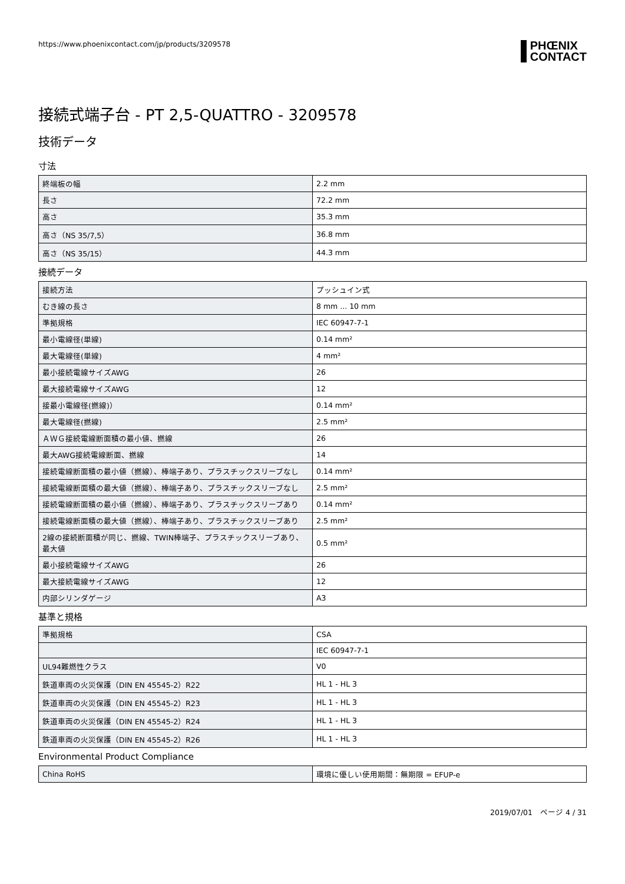https://www.phoenixcontact.com/jp/products/3209578
PHŒNIX
CONTACT
接続式端子台 - PT 2,5-QUATTRO - 3209578
技術データ
寸法
| 終端板の幅 | 2.2 mm |
| 長さ | 72.2 mm |
| 高さ | 35.3 mm |
| 高さ（NS 35/7,5） | 36.8 mm |
| 高さ（NS 35/15） | 44.3 mm |
接続データ
| 接続方法 | プッシュイン式 |
| むき線の長さ | 8 mm ... 10 mm |
| 準拠規格 | IEC 60947-7-1 |
| 最小電線径(単線) | 0.14 mm² |
| 最大電線径(単線) | 4 mm² |
| 最小接続電線サイズAWG | 26 |
| 最大接続電線サイズAWG | 12 |
| 接最小電線径(撚線)） | 0.14 mm² |
| 最大電線径(撚線) | 2.5 mm² |
| ＡＷＧ接続電線断面積の最小値、撚線 | 26 |
| 最大AWG接続電線断面、撚線 | 14 |
| 接続電線断面積の最小値（撚線）、棒端子あり、プラスチックスリーブなし | 0.14 mm² |
| 接続電線断面積の最大値（撚線）、棒端子あり、プラスチックスリーブなし | 2.5 mm² |
| 接続電線断面積の最小値（撚線）、棒端子あり、プラスチックスリーブあり | 0.14 mm² |
| 接続電線断面積の最大値（撚線）、棒端子あり、プラスチックスリーブあり | 2.5 mm² |
| 2線の接続断面積が同じ、撚線、TWIN棒端子、プラスチックスリーブあり、最大値 | 0.5 mm² |
| 最小接続電線サイズAWG | 26 |
| 最大接続電線サイズAWG | 12 |
| 内部シリンダゲージ | A3 |
基準と規格
| 準拠規格 | CSA |
| | IEC 60947-7-1 |
| UL94難燃性クラス | V0 |
| 鉄道車両の火災保護（DIN EN 45545-2）R22 | HL 1 - HL 3 |
| 鉄道車両の火災保護（DIN EN 45545-2）R23 | HL 1 - HL 3 |
| 鉄道車両の火災保護（DIN EN 45545-2）R24 | HL 1 - HL 3 |
| 鉄道車両の火災保護（DIN EN 45545-2）R26 | HL 1 - HL 3 |
Environmental Product Compliance
| China RoHS | 環境に優しい使用期間：無期限 = EFUP-e |
2019/07/01　ページ 4 / 31